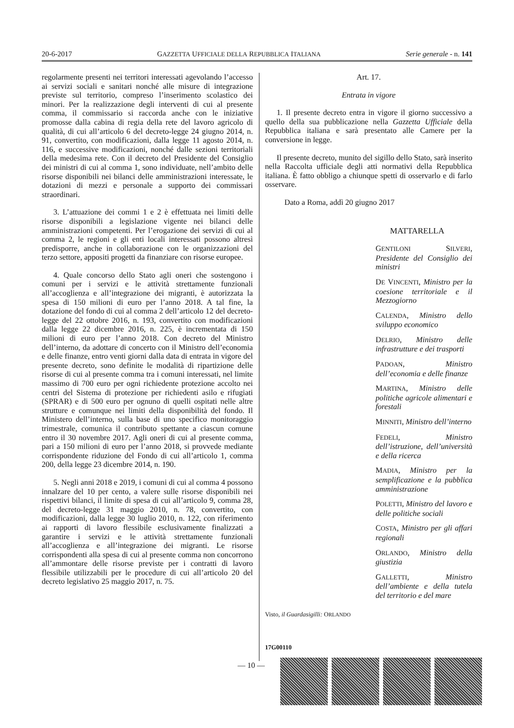20-6-2017 GAZZETTA UFFICIALE DELLA REPUBBLICA ITALIANA Serie generale - n. 141
regolarmente presenti nei territori interessati agevolando l’accesso ai servizi sociali e sanitari nonché alle misure di integrazione previste sul territorio, compreso l’inserimento scolastico dei minori. Per la realizzazione degli interventi di cui al presente comma, il commissario si raccorda anche con le iniziative promosse dalla cabina di regia della rete del lavoro agricolo di qualità, di cui all’articolo 6 del decreto-legge 24 giugno 2014, n. 91, convertito, con modificazioni, dalla legge 11 agosto 2014, n. 116, e successive modificazioni, nonché dalle sezioni territoriali della medesima rete. Con il decreto del Presidente del Consiglio dei ministri di cui al comma 1, sono individuate, nell’ambito delle risorse disponibili nei bilanci delle amministrazioni interessate, le dotazioni di mezzi e personale a supporto dei commissari straordinari.
3. L’attuazione dei commi 1 e 2 è effettuata nei limiti delle risorse disponibili a legislazione vigente nei bilanci delle amministrazioni competenti. Per l’erogazione dei servizi di cui al comma 2, le regioni e gli enti locali interessati possono altresì predisporre, anche in collaborazione con le organizzazioni del terzo settore, appositi progetti da finanziare con risorse europee.
4. Quale concorso dello Stato agli oneri che sostengono i comuni per i servizi e le attività strettamente funzionali all’accoglienza e all’integrazione dei migranti, è autorizzata la spesa di 150 milioni di euro per l’anno 2018. A tal fine, la dotazione del fondo di cui al comma 2 dell’articolo 12 del decreto-legge del 22 ottobre 2016, n. 193, convertito con modificazioni dalla legge 22 dicembre 2016, n. 225, è incrementata di 150 milioni di euro per l’anno 2018. Con decreto del Ministro dell’interno, da adottare di concerto con il Ministro dell’economia e delle finanze, entro venti giorni dalla data di entrata in vigore del presente decreto, sono definite le modalità di ripartizione delle risorse di cui al presente comma tra i comuni interessati, nel limite massimo di 700 euro per ogni richiedente protezione accolto nei centri del Sistema di protezione per richiedenti asilo e rifugiati (SPRAR) e di 500 euro per ognuno di quelli ospitati nelle altre strutture e comunque nei limiti della disponibilità del fondo. Il Ministero dell’interno, sulla base di uno specifico monitoraggio trimestrale, comunica il contributo spettante a ciascun comune entro il 30 novembre 2017. Agli oneri di cui al presente comma, pari a 150 milioni di euro per l’anno 2018, si provvede mediante corrispondente riduzione del Fondo di cui all’articolo 1, comma 200, della legge 23 dicembre 2014, n. 190.
5. Negli anni 2018 e 2019, i comuni di cui al comma 4 possono innalzare del 10 per cento, a valere sulle risorse disponibili nei rispettivi bilanci, il limite di spesa di cui all’articolo 9, comma 28, del decreto-legge 31 maggio 2010, n. 78, convertito, con modificazioni, dalla legge 30 luglio 2010, n. 122, con riferimento ai rapporti di lavoro flessibile esclusivamente finalizzati a garantire i servizi e le attività strettamente funzionali all’accoglienza e all’integrazione dei migranti. Le risorse corrispondenti alla spesa di cui al presente comma non concorrono all’ammontare delle risorse previste per i contratti di lavoro flessibile utilizzabili per le procedure di cui all’articolo 20 del decreto legislativo 25 maggio 2017, n. 75.
Art. 17.
Entrata in vigore
1. Il presente decreto entra in vigore il giorno successivo a quello della sua pubblicazione nella Gazzetta Ufficiale della Repubblica italiana e sarà presentato alle Camere per la conversione in legge.
Il presente decreto, munito del sigillo dello Stato, sarà inserito nella Raccolta ufficiale degli atti normativi della Repubblica italiana. È fatto obbligo a chiunque spetti di osservarlo e di farlo osservare.
Dato a Roma, addì 20 giugno 2017
MATTARELLA
GENTILONI SILVERI, Presidente del Consiglio dei ministri
DE VINCENTI, Ministro per la coesione territoriale e il Mezzogiorno
CALENDA, Ministro dello sviluppo economico
DELRIO, Ministro delle infrastrutture e dei trasporti
PADOAN, Ministro dell’economia e delle finanze
MARTINA, Ministro delle politiche agricole alimentari e forestali
MINNITI, Ministro dell’interno
FEDELI, Ministro dell’istruzione, dell’università e della ricerca
MADIA, Ministro per la semplificazione e la pubblica amministrazione
POLETTI, Ministro del lavoro e delle politiche sociali
COSTA, Ministro per gli affari regionali
ORLANDO, Ministro della giustizia
GALLETTI, Ministro dell’ambiente e della tutela del territorio e del mare
Visto, il Guardasigilli: ORLANDO
17G00110
— 10 —